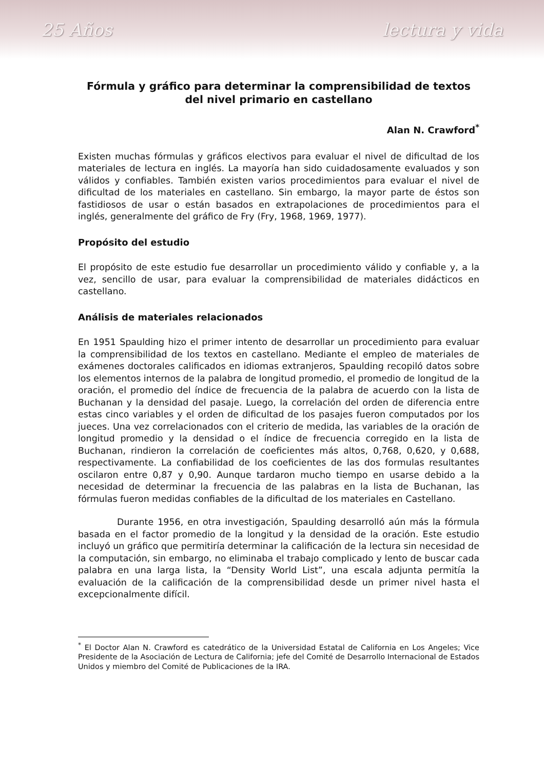25 Años lectura y vida
Fórmula y gráfico para determinar la comprensibilidad de textos del nivel primario en castellano
Alan N. Crawford<sup>*</sup>
Existen muchas fórmulas y gráficos electivos para evaluar el nivel de dificultad de los materiales de lectura en inglés. La mayoría han sido cuidadosamente evaluados y son válidos y confiables. También existen varios procedimientos para evaluar el nivel de dificultad de los materiales en castellano. Sin embargo, la mayor parte de éstos son fastidiosos de usar o están basados en extrapolaciones de procedimientos para el inglés, generalmente del gráfico de Fry (Fry, 1968, 1969, 1977).
Propósito del estudio
El propósito de este estudio fue desarrollar un procedimiento válido y confiable y, a la vez, sencillo de usar, para evaluar la comprensibilidad de materiales didácticos en castellano.
Análisis de materiales relacionados
En 1951 Spaulding hizo el primer intento de desarrollar un procedimiento para evaluar la comprensibilidad de los textos en castellano. Mediante el empleo de materiales de exámenes doctorales calificados en idiomas extranjeros, Spaulding recopiló datos sobre los elementos internos de la palabra de longitud promedio, el promedio de longitud de la oración, el promedio del índice de frecuencia de la palabra de acuerdo con la lista de Buchanan y la densidad del pasaje. Luego, la correlación del orden de diferencia entre estas cinco variables y el orden de dificultad de los pasajes fueron computados por los jueces. Una vez correlacionados con el criterio de medida, las variables de la oración de longitud promedio y la densidad o el índice de frecuencia corregido en la lista de Buchanan, rindieron la correlación de coeficientes más altos, 0,768, 0,620, y 0,688, respectivamente. La confiabilidad de los coeficientes de las dos formulas resultantes oscilaron entre 0,87 y 0,90. Aunque tardaron mucho tiempo en usarse debido a la necesidad de determinar la frecuencia de las palabras en la lista de Buchanan, las fórmulas fueron medidas confiables de la dificultad de los materiales en Castellano.
Durante 1956, en otra investigación, Spaulding desarrolló aún más la fórmula basada en el factor promedio de la longitud y la densidad de la oración. Este estudio incluyó un gráfico que permitiría determinar la calificación de la lectura sin necesidad de la computación, sin embargo, no eliminaba el trabajo complicado y lento de buscar cada palabra en una larga lista, la “Density World List”, una escala adjunta permitía la evaluación de la calificación de la comprensibilidad desde un primer nivel hasta el excepcionalmente difícil.
<sup>*</sup> El Doctor Alan N. Crawford es catedrático de la Universidad Estatal de California en Los Angeles; Vice Presidente de la Asociación de Lectura de California; jefe del Comité de Desarrollo Internacional de Estados Unidos y miembro del Comité de Publicaciones de la IRA.